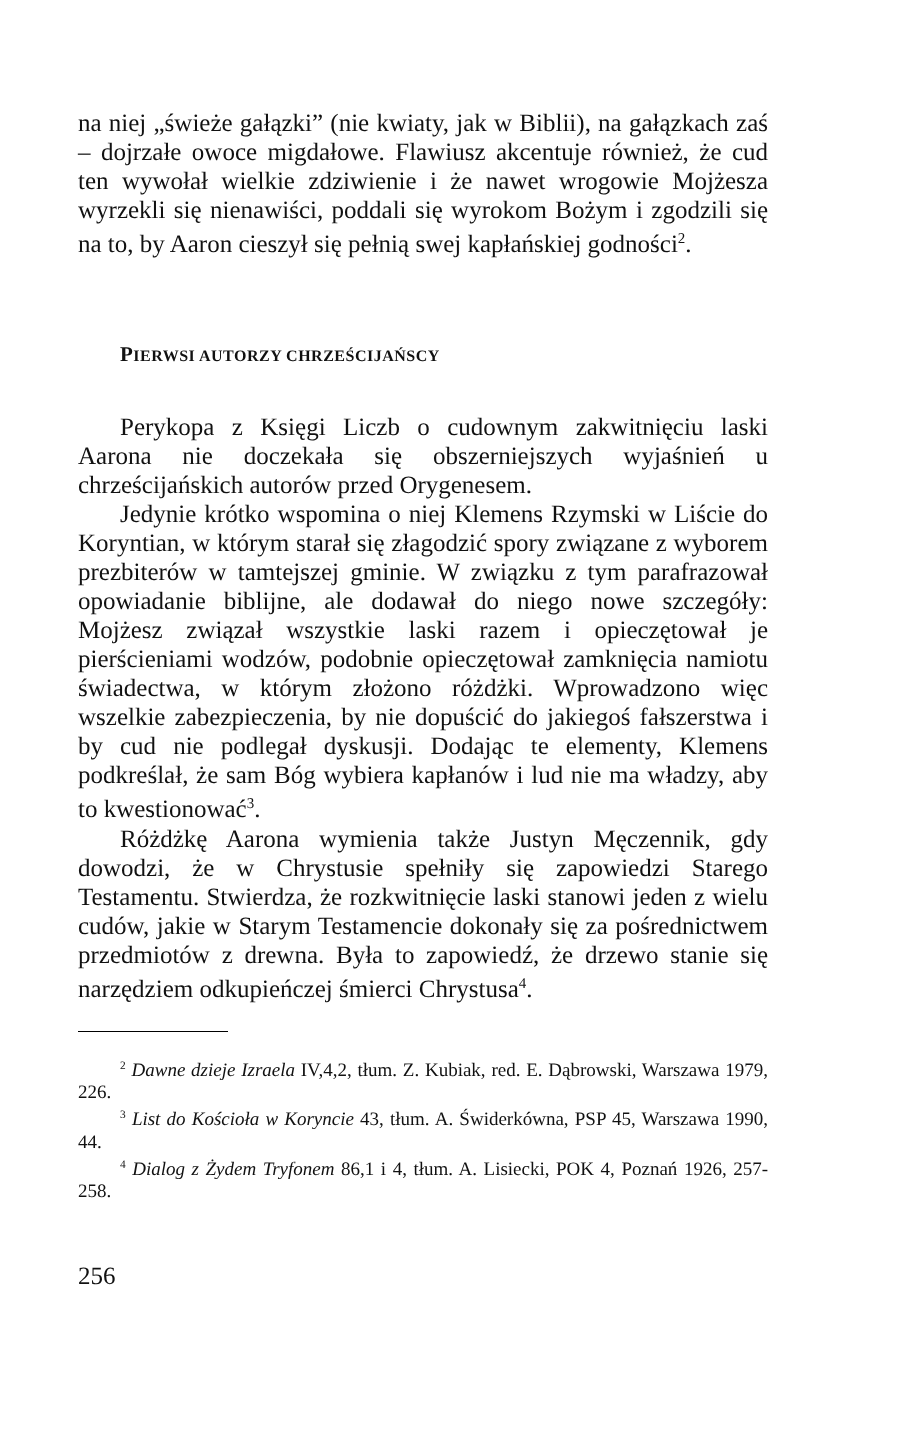na niej „świeże gałązki” (nie kwiaty, jak w Biblii), na gałązkach zaś – dojrzałe owoce migdałowe. Flawiusz akcentuje również, że cud ten wywołał wielkie zdziwienie i że nawet wrogowie Mojżesza wyrzekli się nienawiści, poddali się wyrokom Bożym i zgodzili się na to, by Aaron cieszył się pełnią swej kapłańskiej godności<sup>2</sup>.
PIERWSI AUTORZY CHRZEŚCIJAŃSCY
Perykopa z Księgi Liczb o cudownym zakwitnięciu laski Aarona nie doczekała się obszerniejszych wyjaśnień u chrześcijańskich autorów przed Orygenesem.
Jedynie krótko wspomina o niej Klemens Rzymski w Liście do Koryntian, w którym starał się złagodzić spory związane z wyborem prezbiterów w tamtejszej gminie. W związku z tym parafrazował opowiadanie biblijne, ale dodawał do niego nowe szczegóły: Mojżesz związał wszystkie laski razem i opieczętował je pierścieniami wodzów, podobnie opieczętował zamknięcia namiotu świadectwa, w którym złożono różdżki. Wprowadzono więc wszelkie zabezpieczenia, by nie dopuścić do jakiegoś fałszerstwa i by cud nie podlegał dyskusji. Dodając te elementy, Klemens podkreślał, że sam Bóg wybiera kapłanów i lud nie ma władzy, aby to kwestionować<sup>3</sup>.
Różdżkę Aarona wymienia także Justyn Męczennik, gdy dowodzi, że w Chrystusie spełniły się zapowiedzi Starego Testamentu. Stwierdza, że rozkwitnięcie laski stanowi jeden z wielu cudów, jakie w Starym Testamencie dokonały się za pośrednictwem przedmiotów z drewna. Była to zapowiedź, że drzewo stanie się narzędziem odkupieńczej śmierci Chrystusa<sup>4</sup>.
<sup>2</sup> Dawne dzieje Izraela IV,4,2, tłum. Z. Kubiak, red. E. Dąbrowski, Warszawa 1979, 226.
<sup>3</sup> List do Kościoła w Koryncie 43, tłum. A. Świderkówna, PSP 45, Warszawa 1990, 44.
<sup>4</sup> Dialog z Żydem Tryfonem 86,1 i 4, tłum. A. Lisiecki, POK 4, Poznań 1926, 257-258.
256